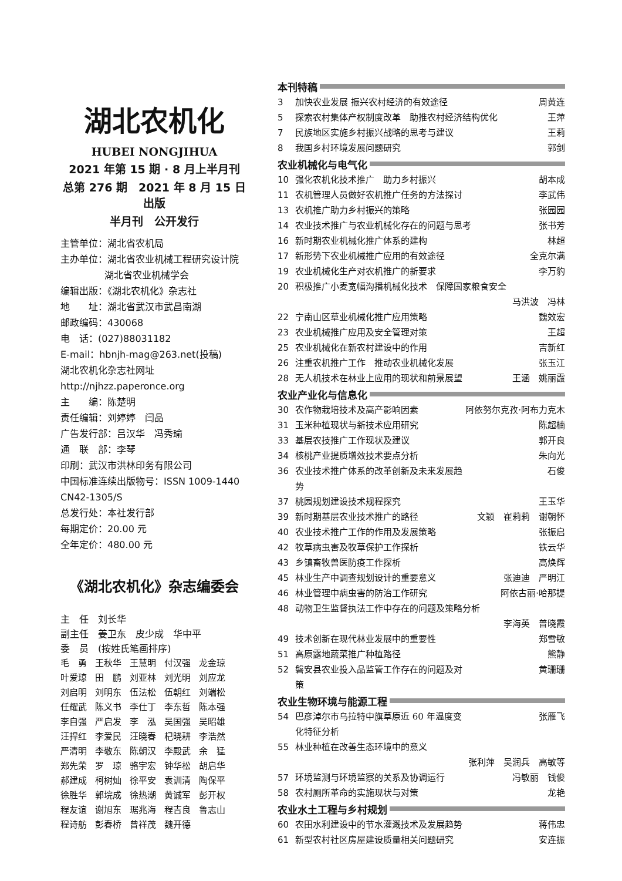湖北农机化
HUBEI NONGJIHUA
2021 年第 15 期 · 8 月上半月刊
总第 276 期　2021 年 8 月 15 日出版
半月刊　公开发行
主管单位：湖北省农机局
主办单位：湖北省农业机械工程研究设计院
湖北省农业机械学会
编辑出版：《湖北农机化》杂志社
地　　址：湖北省武汉市武昌南湖
邮政编码：430068
电　话：(027)88031182
E-mail：hbnjh-mag@263.net(投稿)
湖北农机化杂志社网址
http://njhzz.paperonce.org
主　　编：陈楚明
责任编辑：刘婷婷　闫品
广告发行部：吕汉华　冯秀瑜
通　联　部：李琴
印刷：武汉市洪林印务有限公司
中国标准连续出版物号：ISSN 1009-1440 CN42-1305/S
总发行处：本社发行部
每期定价：20.00 元
全年定价：480.00 元
《湖北农机化》杂志编委会
主　任　刘长华
副主任　姜卫东　皮少成　华中平
委　员　(按姓氏笔画排序)
| 毛 勇 | 王秋华 | 王慧明 | 付汉强 | 龙金琼 |
| 叶爱琼 | 田 鹏 | 刘亚林 | 刘光明 | 刘应龙 |
| 刘启明 | 刘明东 | 伍法松 | 伍朝红 | 刘端松 |
| 任耀武 | 陈义书 | 李仕丁 | 李东哲 | 陈本强 |
| 李自强 | 严启发 | 李 泓 | 吴国强 | 吴昭雄 |
| 汪捍红 | 李爱民 | 汪晓春 | 杞晓耕 | 李浩然 |
| 严清明 | 李敬东 | 陈朝汉 | 李殿武 | 余 猛 |
| 郑先荣 | 罗 琼 | 骆宇宏 | 钟华松 | 胡启华 |
| 郝建成 | 柯树灿 | 徐平安 | 袁训清 | 陶保平 |
| 徐胜华 | 郭垸成 | 徐热潮 | 黄诚军 | 彭开权 |
| 程友谊 | 谢旭东 | 琚兆海 | 程吉良 | 鲁志山 |
| 程诗舫 | 彭春桥 | 曾祥茂 | 魏开德 | |
本刊特稿
| 3 | 加快农业发展 振兴农村经济的有效途径 | 周黄连 |
| 5 | 探索农村集体产权制度改革 助推农村经济结构优化 | 王萍 |
| 7 | 民族地区实施乡村振兴战略的思考与建议 | 王莉 |
| 8 | 我国乡村环境发展问题研究 | 郭剑 |
农业机械化与电气化
| 10 | 强化农机化技术推广 助力乡村振兴 | 胡本成 |
| 11 | 农机管理人员做好农机推广任务的方法探讨 | 李武伟 |
| 13 | 农机推广助力乡村振兴的策略 | 张园园 |
| 14 | 农业技术推广与农业机械化存在的问题与思考 | 张书芳 |
| 16 | 新时期农业机械化推广体系的建构 | 林超 |
| 17 | 新形势下农业机械推广应用的有效途径 | 全克尔满 |
| 19 | 农业机械化生产对农机推广的新要求 | 李万豹 |
| 20 | 积极推广小麦宽幅沟播机械化技术 保障国家粮食安全 | |
| | | 马洪波 冯林 |
| 22 | 宁南山区草业机械化推广应用策略 | 魏效宏 |
| 23 | 农业机械推广应用及安全管理对策 | 王超 |
| 25 | 农业机械化在新农村建设中的作用 | 吉新红 |
| 26 | 注重农机推广工作 推动农业机械化发展 | 张玉江 |
| 28 | 无人机技术在林业上应用的现状和前景展望 | 王涵 姚丽霞 |
农业产业化与信息化
| 30 | 农作物栽培技术及高产影响因素 | 阿依努尔克孜·阿布力克木 |
| 31 | 玉米种植现状与新技术应用研究 | 陈超楠 |
| 33 | 基层农技推广工作现状及建议 | 郭开良 |
| 34 | 核桃产业提质增效技术要点分析 | 朱向光 |
| 36 | 农业技术推广体系的改革创新及未来发展趋势 | 石俊 |
| 37 | 桃园规划建设技术规程探究 | 王玉华 |
| 39 | 新时期基层农业技术推广的路径 | 文颖 崔莉莉 谢朝怀 |
| 40 | 农业技术推广工作的作用及发展策略 | 张振启 |
| 42 | 牧草病虫害及牧草保护工作探析 | 铁云华 |
| 43 | 乡镇畜牧兽医防疫工作探析 | 高焕辉 |
| 45 | 林业生产中调查规划设计的重要意义 | 张迪迪 严明江 |
| 46 | 林业管理中病虫害的防治工作研究 | 阿依古丽·哈那提 |
| 48 | 动物卫生监督执法工作中存在的问题及策略分析 | |
| | | 李海英 普晓霞 |
| 49 | 技术创新在现代林业发展中的重要性 | 郑雪敏 |
| 51 | 高原露地蔬菜推广种植路径 | 熊静 |
| 52 | 磐安县农业投入品监管工作存在的问题及对策 | 黄珊珊 |
农业生物环境与能源工程
| 54 | 巴彦淖尔市乌拉特中旗草原近 60 年温度变化特征分析 | 张雁飞 |
| 55 | 林业种植在改善生态环境中的意义 | |
| | | 张利萍 吴润兵 高敏等 |
| 57 | 环境监测与环境监察的关系及协调运行 | 冯敏丽 钱俊 |
| 58 | 农村厕所革命的实施现状与对策 | 龙艳 |
农业水土工程与乡村规划
| 60 | 农田水利建设中的节水灌溉技术及发展趋势 | 蒋伟忠 |
| 61 | 新型农村社区房屋建设质量相关问题研究 | 安连振 |